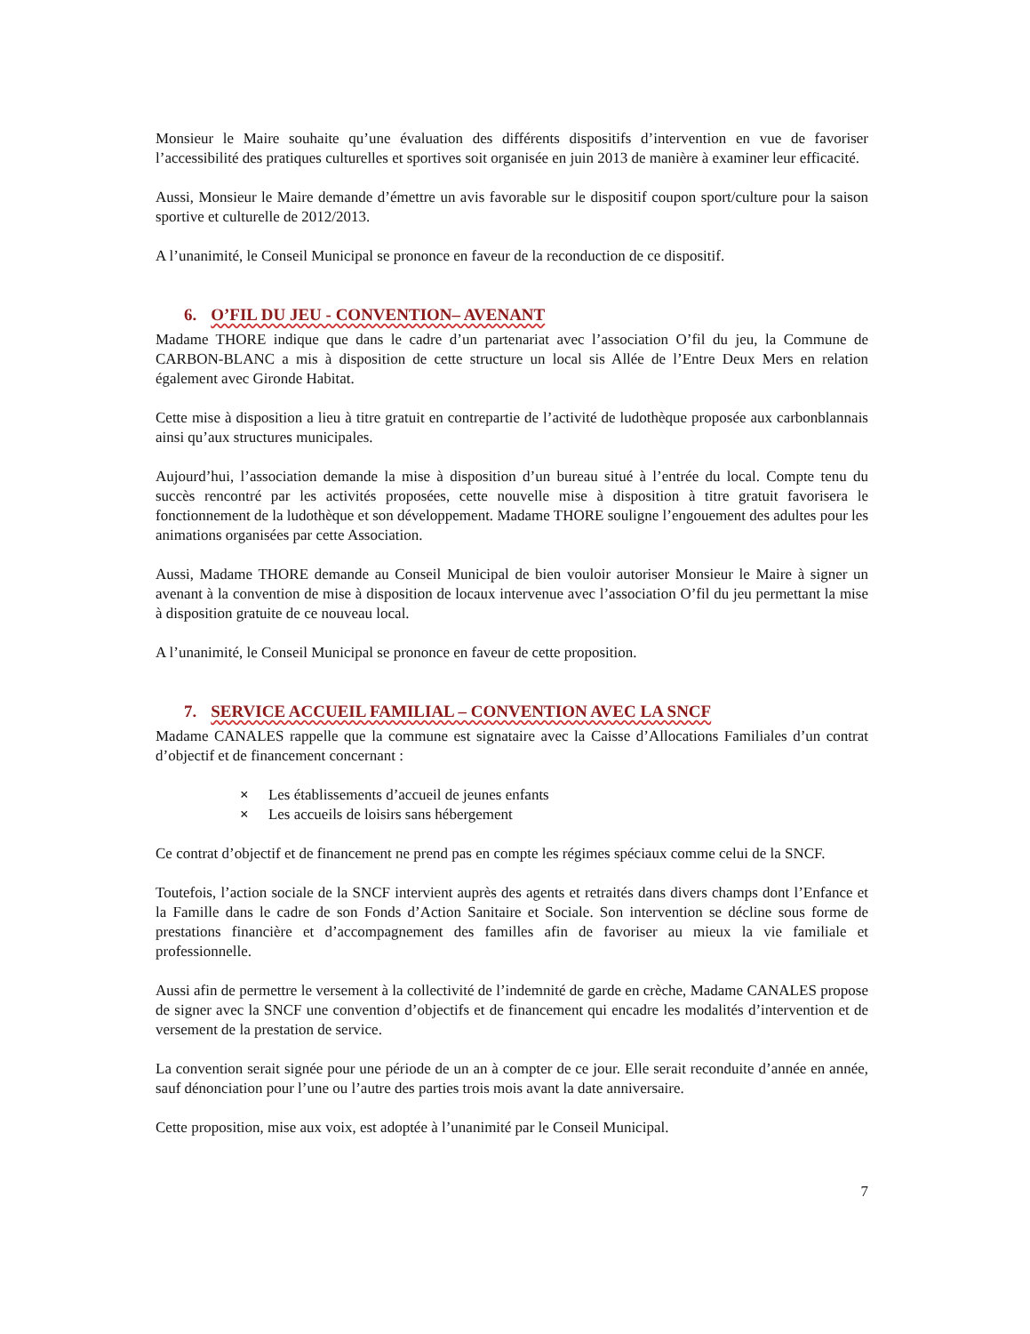Monsieur le Maire souhaite qu’une évaluation des différents dispositifs d’intervention en vue de favoriser l’accessibilité des pratiques culturelles et sportives soit organisée en juin 2013 de manière à examiner leur efficacité.
Aussi, Monsieur le Maire demande d’émettre un avis favorable sur le dispositif coupon sport/culture pour la saison sportive et culturelle de 2012/2013.
A l’unanimité, le Conseil Municipal se prononce en faveur de la reconduction de ce dispositif.
6. O’FIL DU JEU - CONVENTION– AVENANT
Madame THORE indique que dans le cadre d’un partenariat avec l’association O’fil du jeu, la Commune de CARBON-BLANC a mis à disposition de cette structure un local sis Allée de l’Entre Deux Mers en relation également avec Gironde Habitat.
Cette mise à disposition a lieu à titre gratuit en contrepartie de l’activité de ludothèque proposée aux carbonblannais ainsi qu’aux structures municipales.
Aujourd’hui, l’association demande la mise à disposition d’un bureau situé à l’entrée du local. Compte tenu du succès rencontré par les activités proposées, cette nouvelle mise à disposition à titre gratuit favorisera le fonctionnement de la ludothèque et son développement. Madame THORE souligne l’engouement des adultes pour les animations organisées par cette Association.
Aussi, Madame THORE demande au Conseil Municipal de bien vouloir autoriser Monsieur le Maire à signer un avenant à la convention de mise à disposition de locaux intervenue avec l’association O’fil du jeu permettant la mise à disposition gratuite de ce nouveau local.
A l’unanimité, le Conseil Municipal se prononce en faveur de cette proposition.
7. SERVICE ACCUEIL FAMILIAL – CONVENTION AVEC LA SNCF
Madame CANALES rappelle que la commune est signataire avec la Caisse d’Allocations Familiales d’un contrat d’objectif et de financement concernant :
Les établissements d’accueil de jeunes enfants
Les accueils de loisirs sans hébergement
Ce contrat d’objectif et de financement ne prend pas en compte les régimes spéciaux comme celui de la SNCF.
Toutefois, l’action sociale de la SNCF intervient auprès des agents et retraités dans divers champs dont l’Enfance et la Famille dans le cadre de son Fonds d’Action Sanitaire et Sociale. Son intervention se décline sous forme de prestations financière et d’accompagnement des familles afin de favoriser au mieux la vie familiale et professionnelle.
Aussi afin de permettre le versement à la collectivité de l’indemnité de garde en crèche, Madame CANALES propose de signer avec la SNCF une convention d’objectifs et de financement qui encadre les modalités d’intervention et de versement de la prestation de service.
La convention serait signée pour une période de un an à compter de ce jour. Elle serait reconduite d’année en année, sauf dénonciation pour l’une ou l’autre des parties trois mois avant la date anniversaire.
Cette proposition, mise aux voix, est adoptée à l’unanimité par le Conseil Municipal.
7